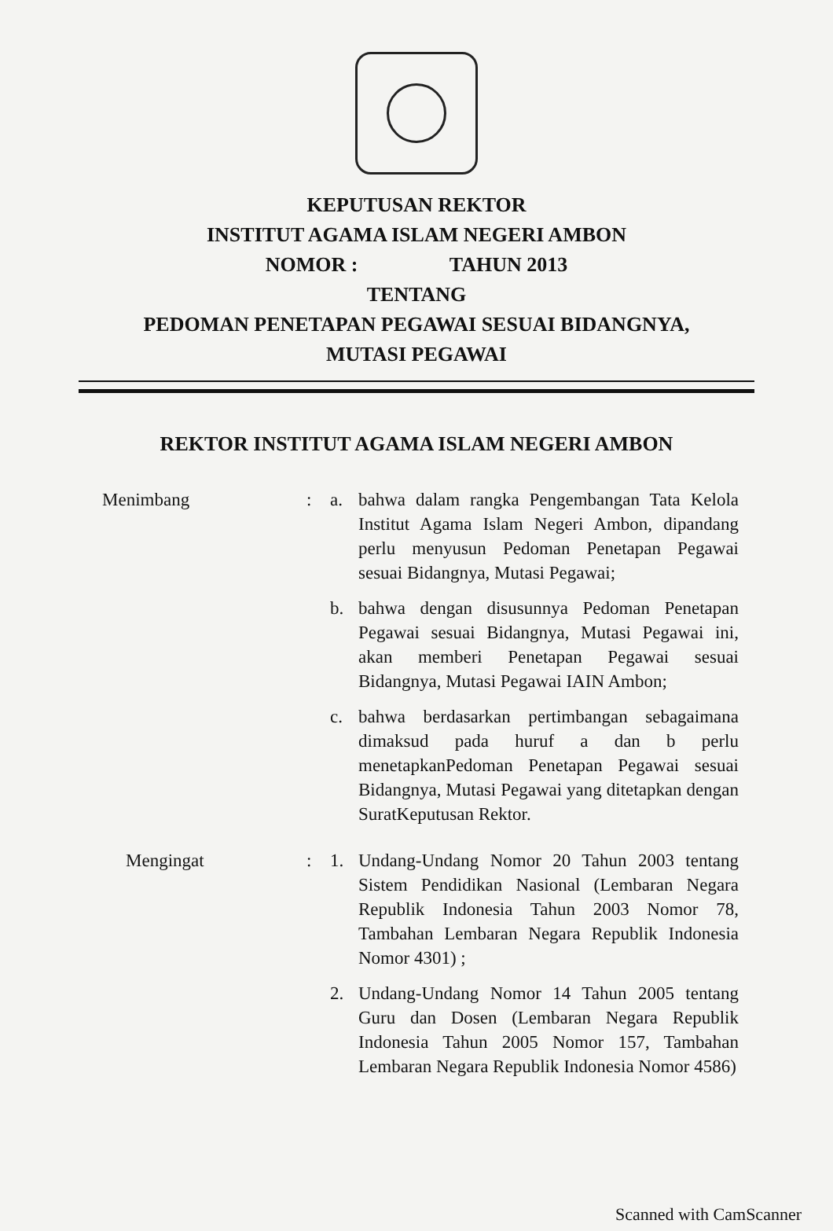KEPUTUSAN REKTOR
INSTITUT AGAMA ISLAM NEGERI AMBON
NOMOR : TAHUN 2013
TENTANG
PEDOMAN PENETAPAN PEGAWAI SESUAI BIDANGNYA,
MUTASI PEGAWAI
REKTOR INSTITUT AGAMA ISLAM NEGERI AMBON
Menimbang : a. bahwa dalam rangka Pengembangan Tata Kelola Institut Agama Islam Negeri Ambon, dipandang perlu menyusun Pedoman Penetapan Pegawai sesuai Bidangnya, Mutasi Pegawai;
b. bahwa dengan disusunnya Pedoman Penetapan Pegawai sesuai Bidangnya, Mutasi Pegawai ini, akan memberi Penetapan Pegawai sesuai Bidangnya, Mutasi Pegawai IAIN Ambon;
c. bahwa berdasarkan pertimbangan sebagaimana dimaksud pada huruf a dan b perlu menetapkanPedoman Penetapan Pegawai sesuai Bidangnya, Mutasi Pegawai yang ditetapkan dengan SuratKeputusan Rektor.
Mengingat : 1. Undang-Undang Nomor 20 Tahun 2003 tentang Sistem Pendidikan Nasional (Lembaran Negara Republik Indonesia Tahun 2003 Nomor 78, Tambahan Lembaran Negara Republik Indonesia Nomor 4301) ;
2. Undang-Undang Nomor 14 Tahun 2005 tentang Guru dan Dosen (Lembaran Negara Republik Indonesia Tahun 2005 Nomor 157, Tambahan Lembaran Negara Republik Indonesia Nomor 4586)
Scanned with CamScanner